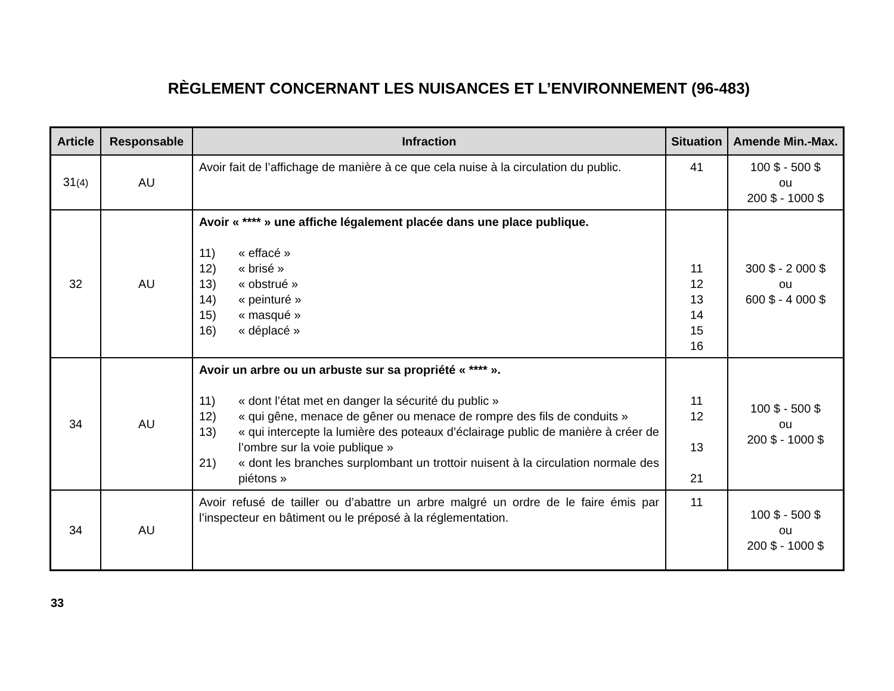RÈGLEMENT CONCERNANT LES NUISANCES ET L’ENVIRONNEMENT (96-483)
| Article | Responsable | Infraction | Situation | Amende Min.-Max. |
| --- | --- | --- | --- | --- |
| 31 (4) | AU | Avoir fait de l’affichage de manière à ce que cela nuise à la circulation du public. | 41 | 100 $ - 500 $ ou 200 $ - 1000 $ |
| 32 | AU | Avoir « **** » une affiche légalement placée dans une place publique. 11) « effacé » 12) « brisé » 13) « obstrué » 14) « peinturé » 15) « masqué » 16) « déplacé » | 11 12 13 14 15 16 | 300 $ - 2 000 $ ou 600 $ - 4 000 $ |
| 34 | AU | Avoir un arbre ou un arbuste sur sa propriété « **** ». 11) « dont l’état met en danger la sécurité du public » 12) « qui gêne, menace de gêner ou menace de rompre des fils de conduits » 13) « qui intercepte la lumière des poteaux d’éclairage public de manière à créer de l’ombre sur la voie publique » 21) « dont les branches surplombant un trottoir nuisent à la circulation normale des piétons » | 11 12 13 21 | 100 $ - 500 $ ou 200 $ - 1000 $ |
| 34 | AU | Avoir refusé de tailler ou d’abattre un arbre malgré un ordre de le faire émis par l’inspecteur en bâtiment ou le préposé à la réglementation. | 11 | 100 $ - 500 $ ou 200 $ - 1000 $ |
33